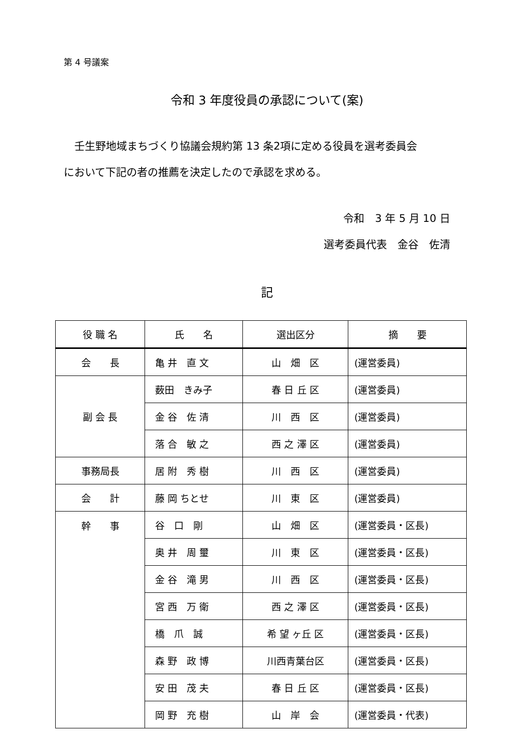第 4 号議案
令和 3 年度役員の承認について(案)
壬生野地域まちづくり協議会規約第 13 条2項に定める役員を選考委員会
において下記の者の推薦を決定したので承認を求める。
令和　3 年 5 月 10 日
選考委員代表　金谷　佐清
記
| 役 職 名 | 氏 名 | 選出区分 | 摘 要 |
| --- | --- | --- | --- |
| 会 長 | 亀 井 直 文 | 山 畑 区 | (運営委員) |
| 副 会 長 | 薮田 きみ子 | 春 日 丘 区 | (運営委員) |
| | 金 谷 佐 清 | 川 西 区 | (運営委員) |
| | 落 合 敏 之 | 西 之 澤 区 | (運営委員) |
| 事務局長 | 居 附 秀 樹 | 川 西 区 | (運営委員) |
| 会 計 | 藤 岡 ちとせ | 川 東 区 | (運営委員) |
| 幹 事 | 谷 口 剛 | 山 畑 区 | (運営委員・区長) |
| | 奥 井 周 璽 | 川 東 区 | (運営委員・区長) |
| | 金 谷 滝 男 | 川 西 区 | (運営委員・区長) |
| | 宮 西 万 衛 | 西 之 澤 区 | (運営委員・区長) |
| | 橋 爪 誠 | 希 望 ヶ丘 区 | (運営委員・区長) |
| | 森 野 政 博 | 川西青葉台区 | (運営委員・区長) |
| | 安 田 茂 夫 | 春 日 丘 区 | (運営委員・区長) |
| | 岡 野 充 樹 | 山 岸 会 | (運営委員・代表) |